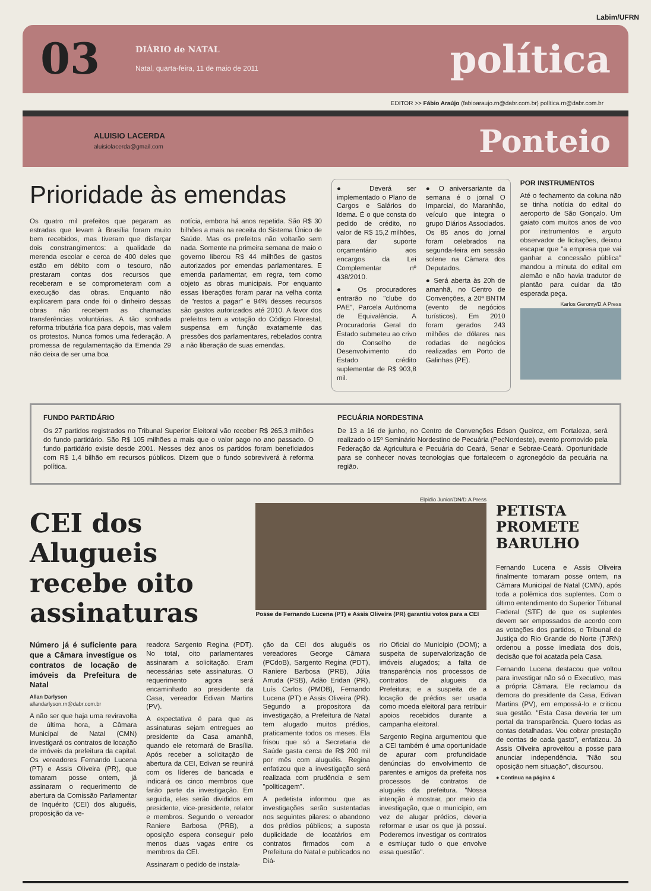Labim/UFRN
03
DIÁRIO de NATAL
Natal, quarta-feira, 11 de maio de 2011
política
EDITOR >> Fábio Araújo (fabioaraujo.rn@dabr.com.br) política.rn@dabr.com.br
ALUISIO LACERDA
aluisiolacerda@gmail.com
Ponteio
Prioridade às emendas
Os quatro mil prefeitos que pegaram as estradas que levam à Brasília foram muito bem recebidos, mas tiveram que disfarçar dois constrangimentos: a qualidade da merenda escolar e cerca de 400 deles que estão em débito com o tesouro, não prestaram contas dos recursos que receberam e se comprometeram com a execução das obras. Enquanto não explicarem para onde foi o dinheiro dessas obras não recebem as chamadas transferências voluntárias. A tão sonhada reforma tributária fica para depois, mas valem os protestos. Nunca fomos uma federação. A promessa de regulamentação da Emenda 29 não deixa de ser uma boa
notícia, embora há anos repetida. São R$ 30 bilhões a mais na receita do Sistema Único de Saúde. Mas os prefeitos não voltarão sem nada. Somente na primeira semana de maio o governo liberou R$ 44 milhões de gastos autorizados por emendas parlamentares. E emenda parlamentar, em regra, tem como objeto as obras municipais. Por enquanto essas liberações foram parar na velha conta de "restos a pagar" e 94% desses recursos são gastos autorizados até 2010. A favor dos prefeitos tem a votação do Código Florestal, suspensa em função exatamente das pressões dos parlamentares, rebelados contra a não liberação de suas emendas.
● Deverá ser implementado o Plano de Cargos e Salários do Idema. É o que consta do pedido de crédito, no valor de R$ 15,2 milhões, para dar suporte orçamentário aos encargos da Lei Complementar nº 438/2010.
● Os procuradores entrarão no "clube do PAE", Parcela Autônoma de Equivalência. A Procuradoria Geral do Estado submeteu ao crivo do Conselho de Desenvolvimento do Estado crédito suplementar de R$ 903,8 mil.
● O aniversariante da semana é o jornal O Imparcial, do Maranhão, veículo que integra o grupo Diários Associados. Os 85 anos do jornal foram celebrados na segunda-feira em sessão solene na Câmara dos Deputados.
● Será aberta às 20h de amanhã, no Centro de Convenções, a 20ª BNTM (evento de negócios turísticos). Em 2010 foram gerados 243 milhões de dólares nas rodadas de negócios realizadas em Porto de Galinhas (PE).
POR INSTRUMENTOS
Até o fechamento da coluna não se tinha notícia do edital do aeroporto de São Gonçalo. Um gaiato com muitos anos de voo por instrumentos e arguto observador de licitações, deixou escapar que "a empresa que vai ganhar a concessão pública" mandou a minuta do edital em alemão e não havia tradutor de plantão para cuidar da tão esperada peça.
Karlos Geromy/D.A Press
FUNDO PARTIDÁRIO
Os 27 partidos registrados no Tribunal Superior Eleitoral vão receber R$ 265,3 milhões do fundo partidário. São R$ 105 milhões a mais que o valor pago no ano passado. O fundo partidário existe desde 2001. Nesses dez anos os partidos foram beneficiados com R$ 1,4 bilhão em recursos públicos. Dizem que o fundo sobreviverá à reforma política.
PECUÁRIA NORDESTINA
De 13 a 16 de junho, no Centro de Convenções Edson Queiroz, em Fortaleza, será realizado o 15º Seminário Nordestino de Pecuária (PecNordeste), evento promovido pela Federação da Agricultura e Pecuária do Ceará, Senar e Sebrae-Ceará. Oportunidade para se conhecer novas tecnologias que fortalecem o agronegócio da pecuária na região.
CEI dos Alugueis recebe oito assinaturas
Elpidio Junior/DN/D.A Press
Posse de Fernando Lucena (PT) e Assis Oliveira (PR) garantiu votos para a CEI
Número já é suficiente para que a Câmara investigue os contratos de locação de imóveis da Prefeitura de Natal
Allan Darlyson
allandarlyson.rn@dabr.com.br
A não ser que haja uma reviravolta de última hora, a Câmara Municipal de Natal (CMN) investigará os contratos de locação de imóveis da prefeitura da capital. Os vereadores Fernando Lucena (PT) e Assis Oliveira (PR), que tomaram posse ontem, já assinaram o requerimento de abertura da Comissão Parlamentar de Inquérito (CEI) dos aluguéis, proposição da ve-
readora Sargento Regina (PDT). No total, oito parlamentares assinaram a solicitação. Eram necessárias sete assinaturas. O requerimento agora será encaminhado ao presidente da Casa, vereador Edivan Martins (PV).
A expectativa é para que as assinaturas sejam entregues ao presidente da Casa amanhã, quando ele retornará de Brasília. Após receber a solicitação de abertura da CEI, Edivan se reunirá com os líderes de bancada e indicará os cinco membros que farão parte da investigação. Em seguida, eles serão divididos em presidente, vice-presidente, relator e membros. Segundo o vereador Raniere Barbosa (PRB), a oposição espera conseguir pelo menos duas vagas entre os membros da CEI.
Assinaram o pedido de instala-
ção da CEI dos aluguéis os vereadores George Câmara (PCdoB), Sargento Regina (PDT), Raniere Barbosa (PRB), Júlia Arruda (PSB), Adão Eridan (PR), Luís Carlos (PMDB), Fernando Lucena (PT) e Assis Oliveira (PR). Segundo a propositora da investigação, a Prefeitura de Natal tem alugado muitos prédios, praticamente todos os meses. Ela frisou que só a Secretaria de Saúde gasta cerca de R$ 200 mil por mês com aluguéis. Regina enfatizou que a investigação será realizada com prudência e sem "politicagem".
A pedetista informou que as investigações serão sustentadas nos seguintes pilares: o abandono dos prédios públicos; a suposta duplicidade de locatários em contratos firmados com a Prefeitura do Natal e publicados no Diá-
rio Oficial do Município (DOM); a suspeita de supervalorização de imóveis alugados; a falta de transparência nos processos de contratos de alugueis da Prefeitura; e a suspeita de a locação de prédios ser usada como moeda eleitoral para retribuir apoios recebidos durante a campanha eleitoral.
Sargento Regina argumentou que a CEI também é uma oportunidade de apurar com profundidade denúncias do envolvimento de parentes e amigos da prefeita nos processos de contratos de aluguéis da prefeitura. "Nossa intenção é mostrar, por meio da investigação, que o município, em vez de alugar prédios, deveria reformar e usar os que já possui. Poderemos investigar os contratos e esmiuçar tudo o que envolve essa questão".
PETISTA PROMETE BARULHO
Fernando Lucena e Assis Oliveira finalmente tomaram posse ontem, na Câmara Municipal de Natal (CMN), após toda a polêmica dos suplentes. Com o último entendimento do Superior Tribunal Federal (STF) de que os suplentes devem ser empossados de acordo com as votações dos partidos, o Tribunal de Justiça do Rio Grande do Norte (TJRN) ordenou a posse imediata dos dois, decisão que foi acatada pela Casa.
Fernando Lucena destacou que voltou para investigar não só o Executivo, mas a própria Câmara. Ele reclamou da demora do presidente da Casa, Edivan Martins (PV), em empossá-lo e criticou sua gestão. "Esta Casa deveria ter um portal da transparência. Quero todas as contas detalhadas. Vou cobrar prestação de contas de cada gasto", enfatizou. Já Assis Oliveira aproveitou a posse para anunciar independência. "Não sou oposição nem situação", discursou.
● Continua na página 4